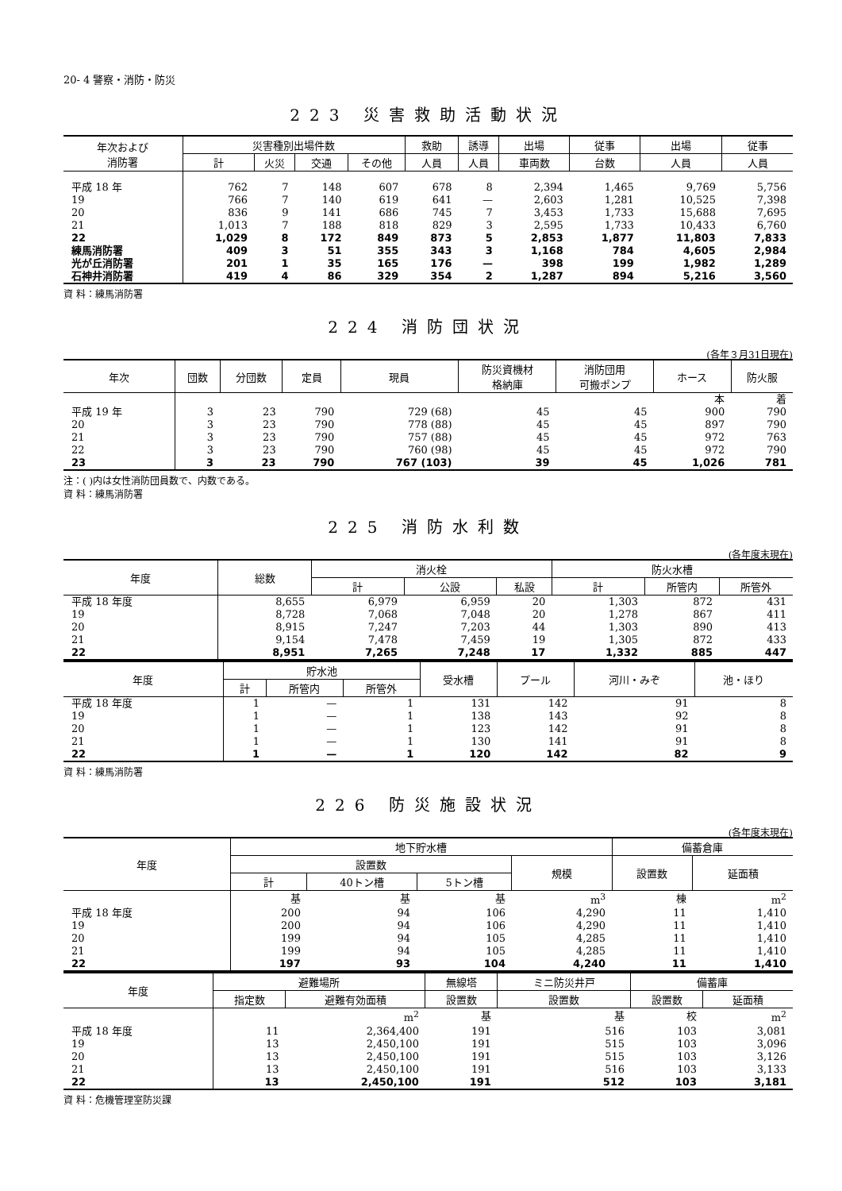20- 4 警察・消防・防災
223 災害救助活動状況
| 年次および 消防署 | 災害種別出場件数 | | | | 救助 | 誘導 | 出場 | 従事 | 出場 | 従事 |
| --- | --- | --- | --- | --- | --- | --- | --- | --- | --- | --- |
| | 計 | 火災 | 交通 | その他 | 人員 | 人員 | 車両数 | 台数 | 人員 | 人員 |
| 平成 18 年 | 762 | 7 | 148 | 607 | 678 | 8 | 2,394 | 1,465 | 9,769 | 5,756 |
| 19 | 766 | 7 | 140 | 619 | 641 | — | 2,603 | 1,281 | 10,525 | 7,398 |
| 20 | 836 | 9 | 141 | 686 | 745 | 7 | 3,453 | 1,733 | 15,688 | 7,695 |
| 21 | 1,013 | 7 | 188 | 818 | 829 | 3 | 2,595 | 1,733 | 10,433 | 6,760 |
| 22 | 1,029 | 8 | 172 | 849 | 873 | 5 | 2,853 | 1,877 | 11,803 | 7,833 |
| 練馬消防署 | 409 | 3 | 51 | 355 | 343 | 3 | 1,168 | 784 | 4,605 | 2,984 |
| 光が丘消防署 | 201 | 1 | 35 | 165 | 176 | — | 398 | 199 | 1,982 | 1,289 |
| 石神井消防署 | 419 | 4 | 86 | 329 | 354 | 2 | 1,287 | 894 | 5,216 | 3,560 |
資 料：練馬消防署
224 消防団状況
(各年３月31日現在)
| 年次 | 団数 | 分団数 | 定員 | 現員 | 防災資機材 格納庫 | 消防団用 可搬ポンプ | ホース | 防火服 |
| --- | --- | --- | --- | --- | --- | --- | --- | --- |
| | | | | | | | 本 | 着 |
| 平成 19 年 | 3 | 23 | 790 | 729 (68) | 45 | 45 | 900 | 790 |
| 20 | 3 | 23 | 790 | 778 (88) | 45 | 45 | 897 | 790 |
| 21 | 3 | 23 | 790 | 757 (88) | 45 | 45 | 972 | 763 |
| 22 | 3 | 23 | 790 | 760 (98) | 45 | 45 | 972 | 790 |
| 23 | 3 | 23 | 790 | 767 (103) | 39 | 45 | 1,026 | 781 |
注：( )内は女性消防団員数で、内数である。
資 料：練馬消防署
225 消防水利数
(各年度末現在)
| 年度 | 総数 | 消火栓 | | | 防火水槽 | | |
| --- | --- | --- | --- | --- | --- | --- | --- |
| | | 計 | 公設 | 私設 | 計 | 所管内 | 所管外 |
| 平成 18 年度 | 8,655 | 6,979 | 6,959 | 20 | 1,303 | 872 | 431 |
| 19 | 8,728 | 7,068 | 7,048 | 20 | 1,278 | 867 | 411 |
| 20 | 8,915 | 7,247 | 7,203 | 44 | 1,303 | 890 | 413 |
| 21 | 9,154 | 7,478 | 7,459 | 19 | 1,305 | 872 | 433 |
| 22 | 8,951 | 7,265 | 7,248 | 17 | 1,332 | 885 | 447 |
| 年度 | 貯水池 | | | 受水槽 | プール | 河川・みぞ | 池・ほり |
| --- | --- | --- | --- | --- | --- | --- | --- |
| | 計 | 所管内 | 所管外 | | | | |
| 平成 18 年度 | 1 | — | 1 | 131 | 142 | 91 | 8 |
| 19 | 1 | — | 1 | 138 | 143 | 92 | 8 |
| 20 | 1 | — | 1 | 123 | 142 | 91 | 8 |
| 21 | 1 | — | 1 | 130 | 141 | 91 | 8 |
| 22 | 1 | — | 1 | 120 | 142 | 82 | 9 |
資 料：練馬消防署
226 防災施設状況
(各年度末現在)
| 年度 | 地下貯水槽 | | | | 備蓄倉庫 | |
| --- | --- | --- | --- | --- | --- | --- |
| | 設置数 | | | 規模 | 設置数 | 延面積 |
| | 計 | 40トン槽 | 5トン槽 | | | |
| | 基 | 基 | 基 | m<sup>3</sup> | 棟 | m<sup>2</sup> |
| 平成 18 年度 | 200 | 94 | 106 | 4,290 | 11 | 1,410 |
| 19 | 200 | 94 | 106 | 4,290 | 11 | 1,410 |
| 20 | 199 | 94 | 105 | 4,285 | 11 | 1,410 |
| 21 | 199 | 94 | 105 | 4,285 | 11 | 1,410 |
| 22 | 197 | 93 | 104 | 4,240 | 11 | 1,410 |
| 年度 | 避難場所 | | 無線塔 | ミニ防災井戸 | 備蓄庫 | |
| --- | --- | --- | --- | --- | --- | --- |
| | 指定数 | 避難有効面積 | 設置数 | 設置数 | 設置数 | 延面積 |
| | | m<sup>2</sup> | 基 | 基 | 校 | m<sup>2</sup> |
| 平成 18 年度 | 11 | 2,364,400 | 191 | 516 | 103 | 3,081 |
| 19 | 13 | 2,450,100 | 191 | 515 | 103 | 3,096 |
| 20 | 13 | 2,450,100 | 191 | 515 | 103 | 3,126 |
| 21 | 13 | 2,450,100 | 191 | 516 | 103 | 3,133 |
| 22 | 13 | 2,450,100 | 191 | 512 | 103 | 3,181 |
資 料：危機管理室防災課